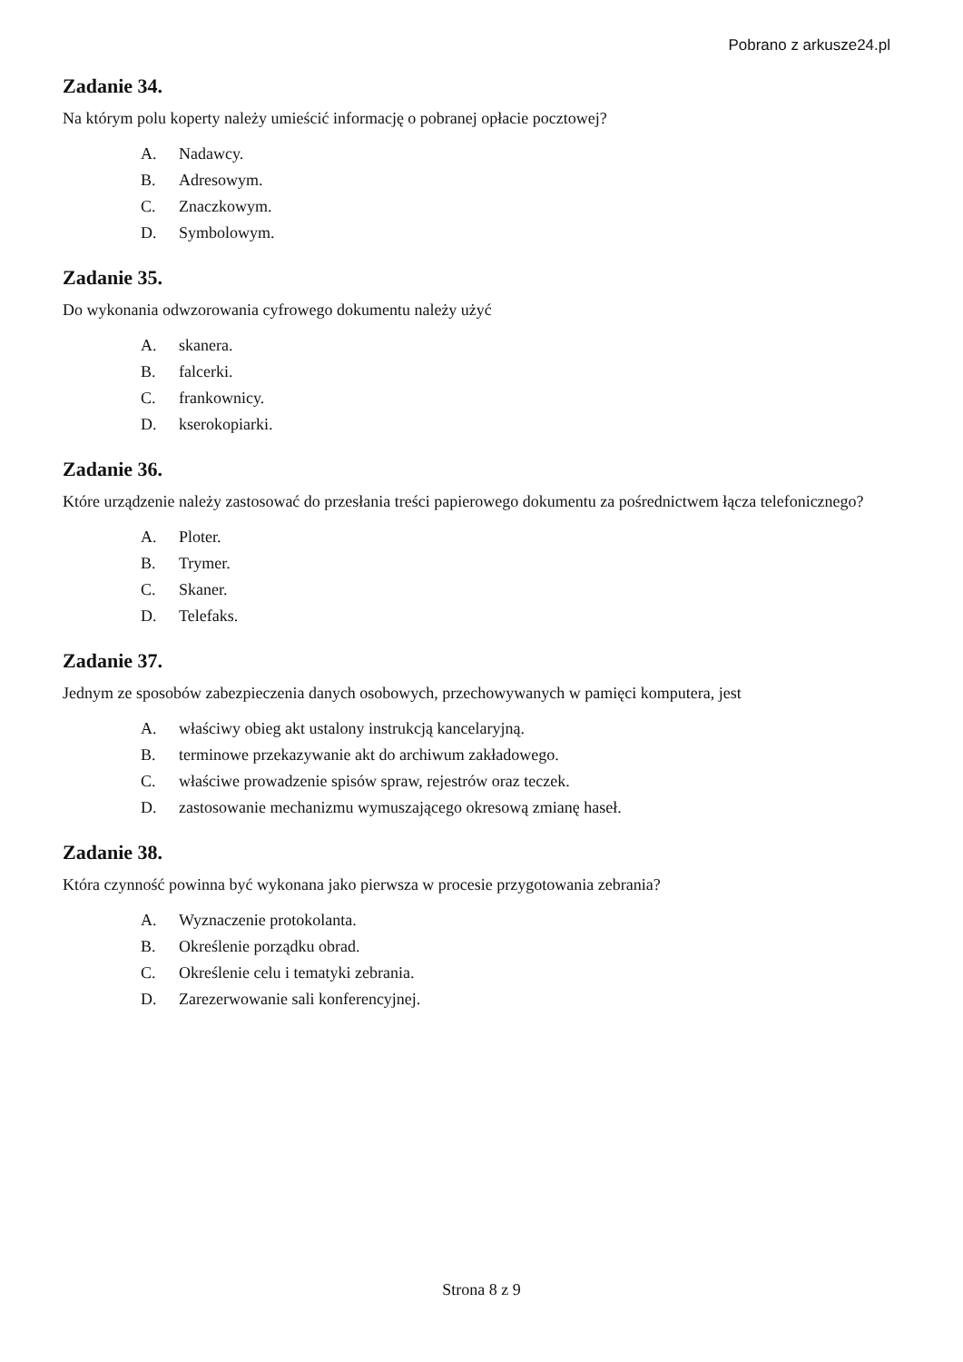Pobrano z arkusze24.pl
Zadanie 34.
Na którym polu koperty należy umieścić informację o pobranej opłacie pocztowej?
A. Nadawcy.
B. Adresowym.
C. Znaczkowym.
D. Symbolowym.
Zadanie 35.
Do wykonania odwzorowania cyfrowego dokumentu należy użyć
A. skanera.
B. falcerki.
C. frankownicy.
D. kserokopiarki.
Zadanie 36.
Które urządzenie należy zastosować do przesłania treści papierowego dokumentu za pośrednictwem łącza telefonicznego?
A. Ploter.
B. Trymer.
C. Skaner.
D. Telefaks.
Zadanie 37.
Jednym ze sposobów zabezpieczenia danych osobowych, przechowywanych w pamięci komputera, jest
A. właściwy obieg akt ustalony instrukcją kancelaryjną.
B. terminowe przekazywanie akt do archiwum zakładowego.
C. właściwe prowadzenie spisów spraw, rejestrów oraz teczek.
D. zastosowanie mechanizmu wymuszającego okresową zmianę haseł.
Zadanie 38.
Która czynność powinna być wykonana jako pierwsza w procesie przygotowania zebrania?
A. Wyznaczenie protokolanta.
B. Określenie porządku obrad.
C. Określenie celu i tematyki zebrania.
D. Zarezerwowanie sali konferencyjnej.
Strona 8 z 9